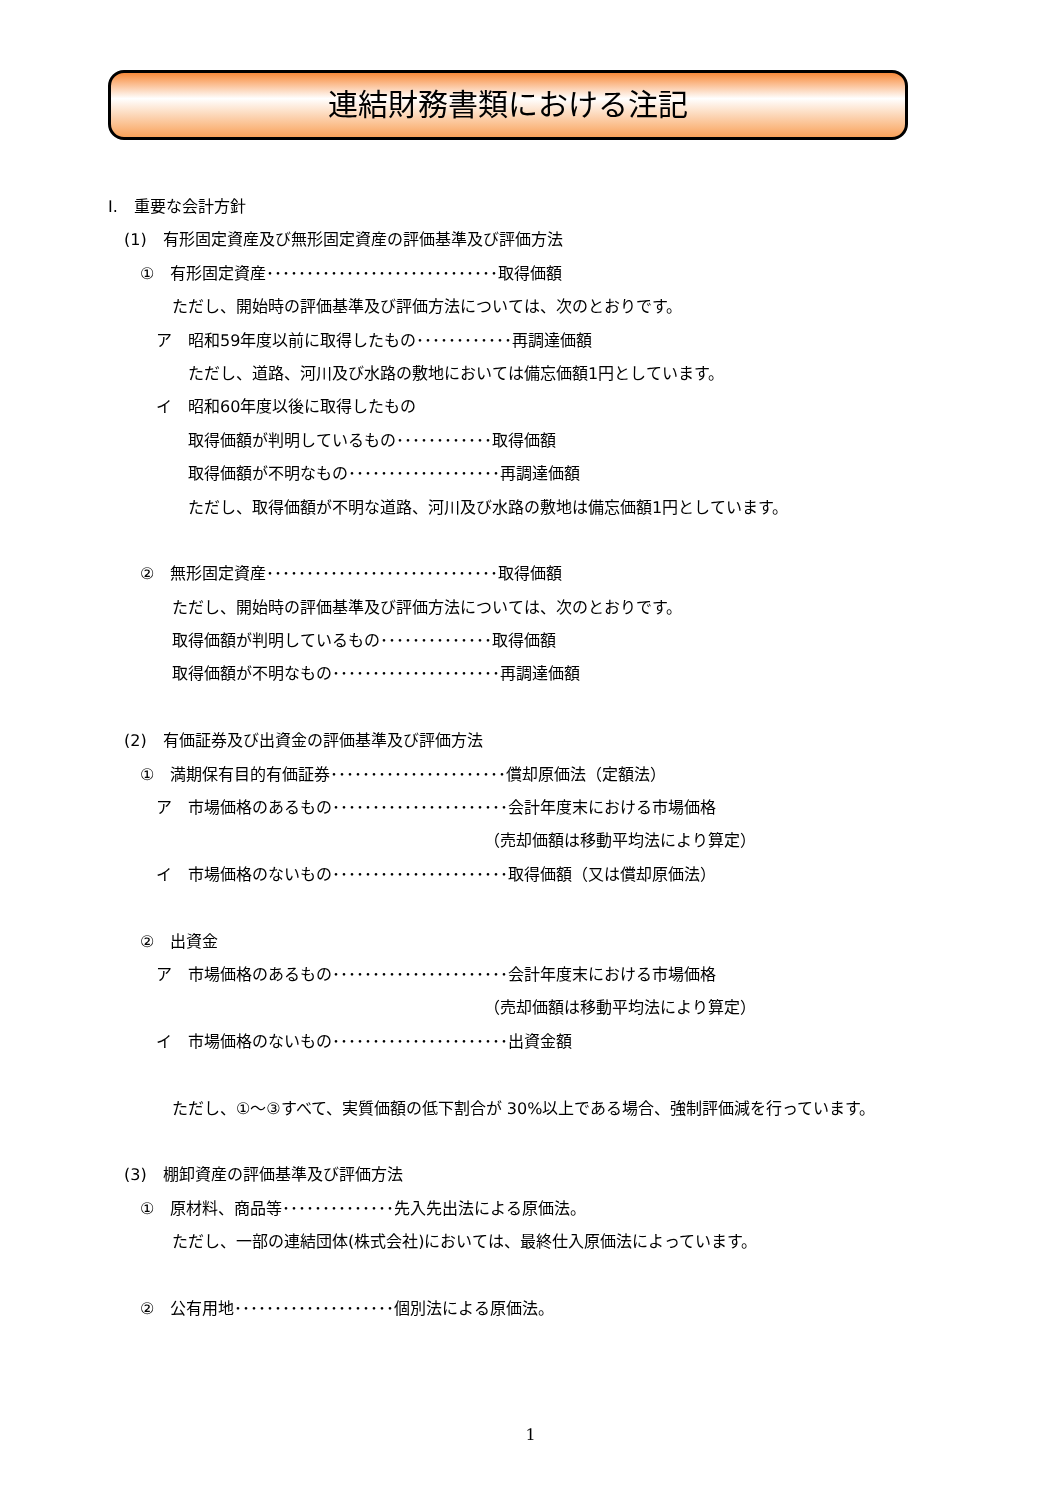連結財務書類における注記
Ⅰ.　重要な会計方針
　(1)　有形固定資産及び無形固定資産の評価基準及び評価方法
　　①　有形固定資産･････････････････････････････取得価額
　　　　ただし、開始時の評価基準及び評価方法については、次のとおりです。
　　　ア　昭和59年度以前に取得したもの････････････再調達価額
　　　　　ただし、道路、河川及び水路の敷地においては備忘価額1円としています。
　　　イ　昭和60年度以後に取得したもの
　　　　　取得価額が判明しているもの････････････取得価額
　　　　　取得価額が不明なもの･･･････････････････再調達価額
　　　　　ただし、取得価額が不明な道路、河川及び水路の敷地は備忘価額1円としています。
　　②　無形固定資産･････････････････････････････取得価額
　　　　ただし、開始時の評価基準及び評価方法については、次のとおりです。
　　　　取得価額が判明しているもの･･････････････取得価額
　　　　取得価額が不明なもの･････････････････････再調達価額
　(2)　有価証券及び出資金の評価基準及び評価方法
　　①　満期保有目的有価証券･･････････････････････償却原価法（定額法）
　　　ア　市場価格のあるもの･･････････････････････会計年度末における市場価格
　　　　　　　　　　　　　　　　　　　　　　　　（売却価額は移動平均法により算定）
　　　イ　市場価格のないもの･･････････････････････取得価額（又は償却原価法）
　　②　出資金
　　　ア　市場価格のあるもの･･････････････････････会計年度末における市場価格
　　　　　　　　　　　　　　　　　　　　　　　　（売却価額は移動平均法により算定）
　　　イ　市場価格のないもの･･････････････････････出資金額
　　　　ただし、①～③すべて、実質価額の低下割合が 30%以上である場合、強制評価減を行っています。
　(3)　棚卸資産の評価基準及び評価方法
　　①　原材料、商品等･･････････････先入先出法による原価法。
　　　　ただし、一部の連結団体(株式会社)においては、最終仕入原価法によっています。
　　②　公有用地････････････････････個別法による原価法。
1